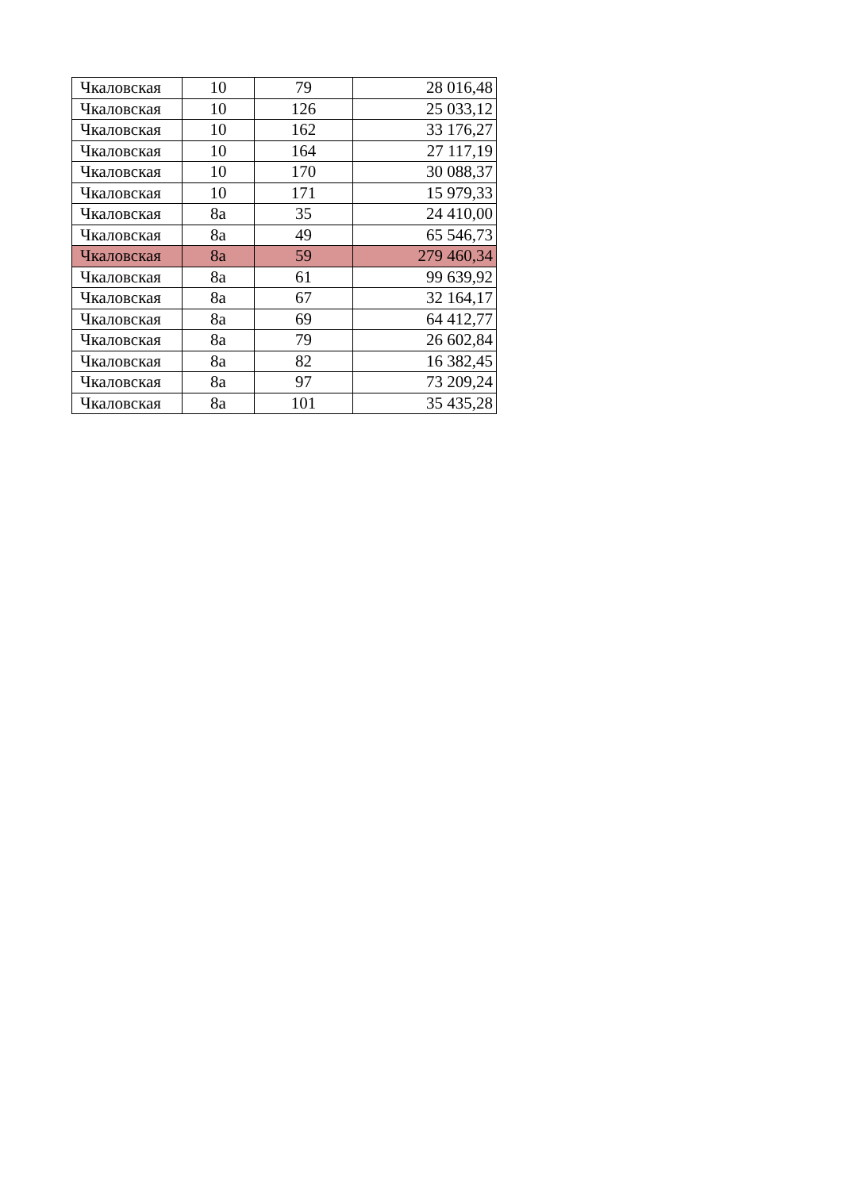| Чкаловская | 10 | 79 | 28 016,48 |
| Чкаловская | 10 | 126 | 25 033,12 |
| Чкаловская | 10 | 162 | 33 176,27 |
| Чкаловская | 10 | 164 | 27 117,19 |
| Чкаловская | 10 | 170 | 30 088,37 |
| Чкаловская | 10 | 171 | 15 979,33 |
| Чкаловская | 8а | 35 | 24 410,00 |
| Чкаловская | 8а | 49 | 65 546,73 |
| Чкаловская | 8а | 59 | 279 460,34 |
| Чкаловская | 8а | 61 | 99 639,92 |
| Чкаловская | 8а | 67 | 32 164,17 |
| Чкаловская | 8а | 69 | 64 412,77 |
| Чкаловская | 8а | 79 | 26 602,84 |
| Чкаловская | 8а | 82 | 16 382,45 |
| Чкаловская | 8а | 97 | 73 209,24 |
| Чкаловская | 8а | 101 | 35 435,28 |